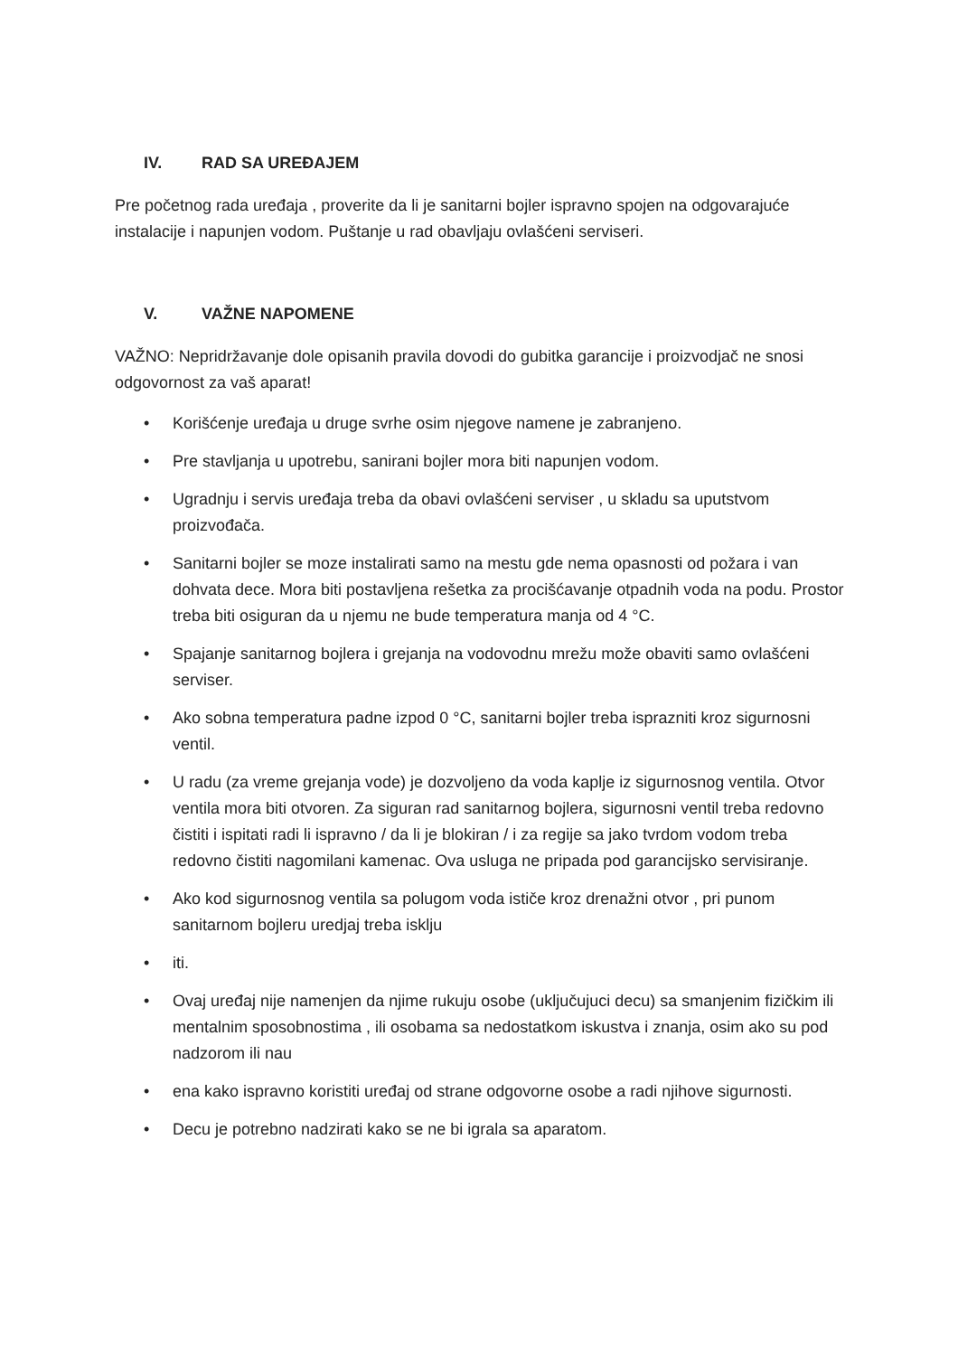IV. RAD SA UREĐAJEM
Pre početnog rada uređaja , proverite da li je sanitarni bojler ispravno spojen na odgovarajuće instalacije i napunjen vodom. Puštanje u rad obavljaju ovlašćeni serviseri.
V. VAŽNE NAPOMENE
VAŽNO: Nepridržavanje dole opisanih pravila dovodi do gubitka garancije i proizvodjač ne snosi odgovornost za vaš aparat!
• Korišćenje uređaja u druge svrhe osim njegove namene je zabranjeno.
• Pre stavljanja u upotrebu, sanirani bojler mora biti napunjen vodom.
• Ugradnju i servis uređaja treba da obavi ovlašćeni serviser , u skladu sa uputstvom proizvođača.
• Sanitarni bojler se moze instalirati samo na mestu gde nema opasnosti od požara i van dohvata dece. Mora biti postavljena rešetka za procišćavanje otpadnih voda na podu. Prostor treba biti osiguran da u njemu ne bude temperatura manja od 4 °C.
• Spajanje sanitarnog bojlera i grejanja na vodovodnu mrežu može obaviti samo ovlašćeni serviser.
• Ako sobna temperatura padne izpod 0 °C, sanitarni bojler treba isprazniti kroz sigurnosni ventil.
• U radu (za vreme grejanja vode) je dozvoljeno da voda kaplje iz sigurnosnog ventila. Otvor ventila mora biti otvoren. Za siguran rad sanitarnog bojlera, sigurnosni ventil treba redovno čistiti i ispitati radi li ispravno / da li je blokiran / i za regije sa jako tvrdom vodom treba redovno čistiti nagomilani kamenac. Ova usluga ne pripada pod garancijsko servisiranje.
• Ako kod sigurnosnog ventila sa polugom voda ističe kroz drenažni otvor , pri punom sanitarnom bojleru uredjaj treba isklju
• iti.
• Ovaj uređaj nije namenjen da njime rukuju osobe (uključujuci decu) sa smanjenim fizičkim ili mentalnim sposobnostima , ili osobama sa nedostatkom iskustva i znanja, osim ako su pod nadzorom ili nau
• ena kako ispravno koristiti uređaj od strane odgovorne osobe a radi njihove sigurnosti.
• Decu je potrebno nadzirati kako se ne bi igrala sa aparatom.